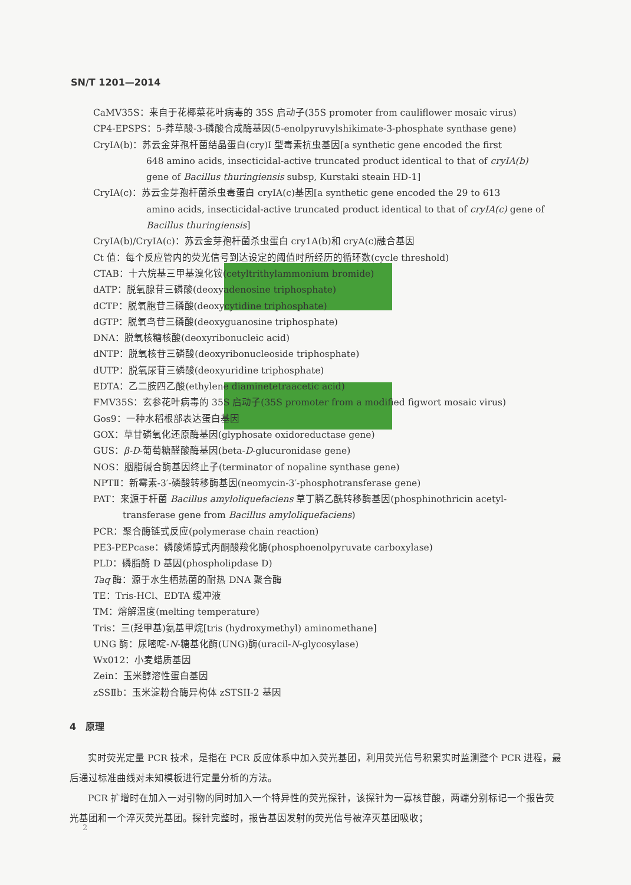SN/T 1201—2014
CaMV35S：来自于花椰菜花叶病毒的 35S 启动子(35S promoter from cauliflower mosaic virus)
CP4-EPSPS：5-莽草酸-3-磷酸合成酶基因(5-enolpyruvylshikimate-3-phosphate synthase gene)
CryIA(b)：苏云金芽孢杆菌结晶蛋白(cry)I 型毒素抗虫基因[a synthetic gene encoded the first
648 amino acids, insecticidal-active truncated product identical to that of cryIA(b)
gene of Bacillus thuringiensis subsp, Kurstaki steain HD-1]
CryIA(c)：苏云金芽孢杆菌杀虫毒蛋白 cryIA(c)基因[a synthetic gene encoded the 29 to 613
amino acids, insecticidal-active truncated product identical to that of cryIA(c) gene of
Bacillus thuringiensis]
CryIA(b)/CryIA(c)：苏云金芽孢杆菌杀虫蛋白 cry1A(b)和 cryA(c)融合基因
Ct 值：每个反应管内的荧光信号到达设定的阈值时所经历的循环数(cycle threshold)
CTAB：十六烷基三甲基溴化铵(cetyltrithylammonium bromide)
dATP：脱氧腺苷三磷酸(deoxyadenosine triphosphate)
dCTP：脱氧胞苷三磷酸(deoxycytidine triphosphate)
dGTP：脱氧鸟苷三磷酸(deoxyguanosine triphosphate)
DNA：脱氧核糖核酸(deoxyribonucleic acid)
dNTP：脱氧核苷三磷酸(deoxyribonucleoside triphosphate)
dUTP：脱氧尿苷三磷酸(deoxyuridine triphosphate)
EDTA：乙二胺四乙酸(ethylene diaminetetraacetic acid)
FMV35S：玄参花叶病毒的 35S 启动子(35S promoter from a modified figwort mosaic virus)
Gos9：一种水稻根部表达蛋白基因
GOX：草甘磷氧化还原酶基因(glyphosate oxidoreductase gene)
GUS：β-D-葡萄糖醛酸酶基因(beta-D-glucuronidase gene)
NOS：胭脂碱合酶基因终止子(terminator of nopaline synthase gene)
NPTⅡ：新霉素-3′-磷酸转移酶基因(neomycin-3′-phosphotransferase gene)
PAT：来源于杆菌 Bacillus amyloliquefaciens 草丁膦乙酰转移酶基因(phosphinothricin acetyl-
transferase gene from Bacillus amyloliquefaciens)
PCR：聚合酶链式反应(polymerase chain reaction)
PE3-PEPcase：磷酸烯醇式丙酮酸羧化酶(phosphoenolpyruvate carboxylase)
PLD：磷脂酶 D 基因(phospholipdase D)
Taq 酶：源于水生栖热菌的耐热 DNA 聚合酶
TE：Tris-HCl、EDTA 缓冲液
TM：熔解温度(melting temperature)
Tris：三(羟甲基)氨基甲烷[tris (hydroxymethyl) aminomethane]
UNG 酶：尿嘧啶-N-糖基化酶(UNG)酶(uracil-N-glycosylase)
Wx012：小麦蜡质基因
Zein：玉米醇溶性蛋白基因
zSSⅡb：玉米淀粉合酶异构体 zSTSII-2 基因
4　原理
实时荧光定量 PCR 技术，是指在 PCR 反应体系中加入荧光基团，利用荧光信号积累实时监测整个 PCR 进程，最后通过标准曲线对未知模板进行定量分析的方法。
PCR 扩增时在加入一对引物的同时加入一个特异性的荧光探针，该探针为一寡核苷酸，两端分别标记一个报告荧光基团和一个淬灭荧光基团。探针完整时，报告基因发射的荧光信号被淬灭基团吸收；
2